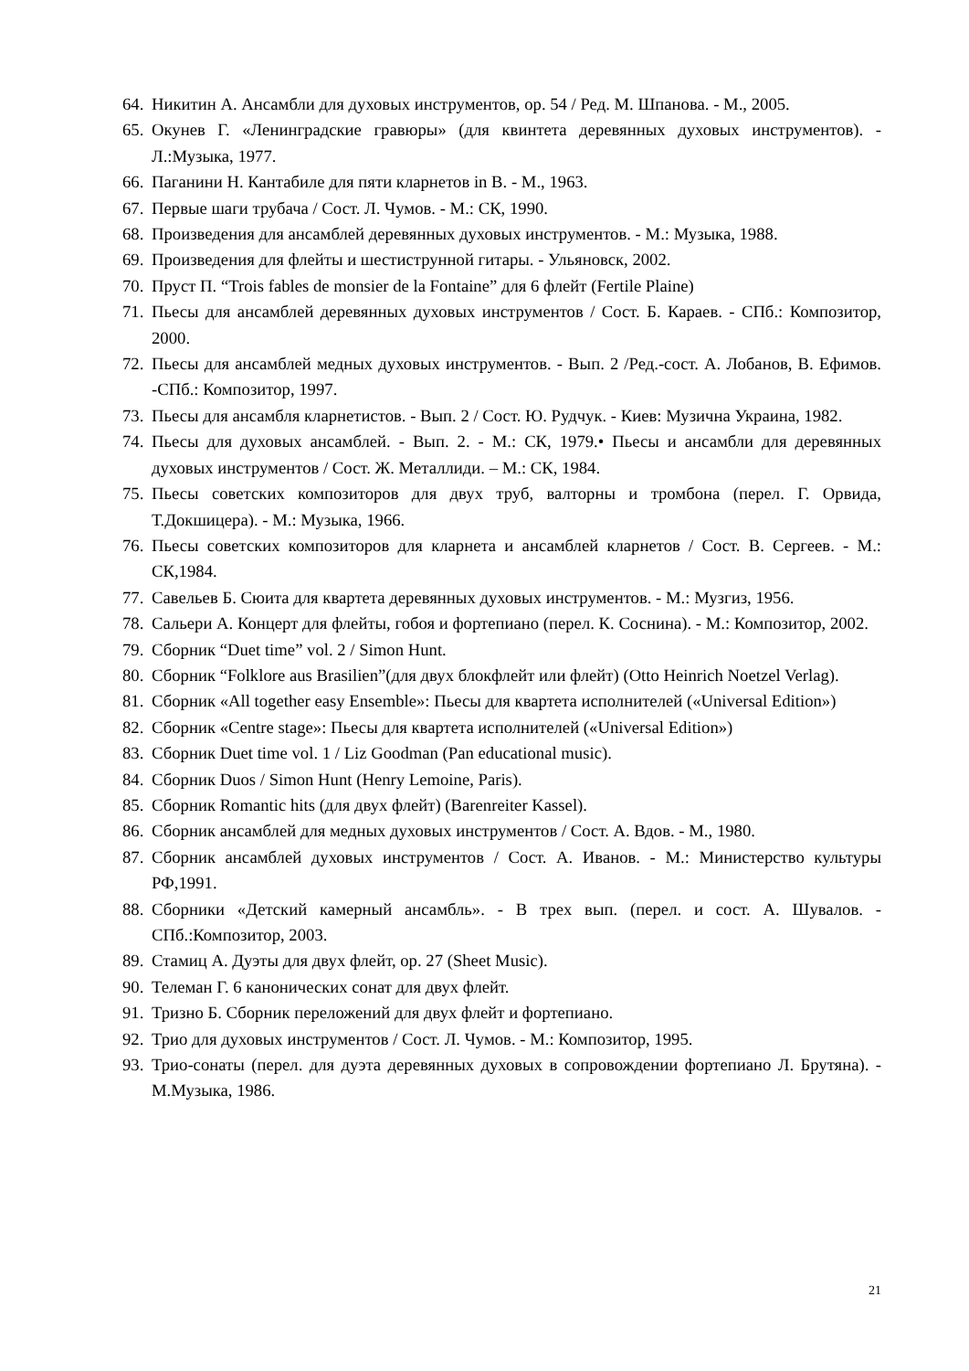64. Никитин А. Ансамбли для духовых инструментов, ор. 54 / Ред. М. Шпанова. - М., 2005.
65. Окунев Г. «Ленинградские гравюры» (для квинтета деревянных духовых инструментов). - Л.:Музыка, 1977.
66. Паганини Н. Кантабиле для пяти кларнетов in B. - М., 1963.
67. Первые шаги трубача / Сост. Л. Чумов. - М.: СК, 1990.
68. Произведения для ансамблей деревянных духовых инструментов. - М.: Музыка, 1988.
69. Произведения для флейты и шестиструнной гитары. - Ульяновск, 2002.
70. Пруст П. “Trois fables de monsier de la Fontaine” для 6 флейт (Fertile Plaine)
71. Пьесы для ансамблей деревянных духовых инструментов / Сост. Б. Караев. - СПб.: Композитор, 2000.
72. Пьесы для ансамблей медных духовых инструментов. - Вып. 2 /Ред.-сост. А. Лобанов, В. Ефимов. -СПб.: Композитор, 1997.
73. Пьесы для ансамбля кларнетистов. - Вып. 2 / Сост. Ю. Рудчук. - Киев: Музична Украина, 1982.
74. Пьесы для духовых ансамблей. - Вып. 2. - М.: СК, 1979.• Пьесы и ансамбли для деревянных духовых инструментов / Сост. Ж. Металлиди. – М.: СК, 1984.
75. Пьесы советских композиторов для двух труб, валторны и тромбона (перел. Г. Орвида, Т.Докшицера). - М.: Музыка, 1966.
76. Пьесы советских композиторов для кларнета и ансамблей кларнетов / Сост. В. Сергеев. - М.: СК,1984.
77. Савельев Б. Сюита для квартета деревянных духовых инструментов. - М.: Музгиз, 1956.
78. Сальери А. Концерт для флейты, гобоя и фортепиано (перел. К. Соснина). - М.: Композитор, 2002.
79. Сборник “Duet time” vol. 2 / Simon Hunt.
80. Сборник “Folklore aus Brasilien”(для двух блокфлейт или флейт) (Otto Heinrich Noetzel Verlag).
81. Сборник «All together easy Ensemble»: Пьесы для квартета исполнителей («Universal Edition»)
82. Сборник «Centre stage»: Пьесы для квартета исполнителей («Universal Edition»)
83. Сборник Duet time vol. 1 / Liz Goodman (Pan educational music).
84. Сборник Duos / Simon Hunt (Henry Lemoine, Paris).
85. Сборник Romantic hits (для двух флейт) (Barenreiter Kassel).
86. Сборник ансамблей для медных духовых инструментов / Сост. А. Вдов. - М., 1980.
87. Сборник ансамблей духовых инструментов / Сост. А. Иванов. - М.: Министерство культуры РФ,1991.
88. Сборники «Детский камерный ансамбль». - В трех вып. (перел. и сост. А. Шувалов. - СПб.:Композитор, 2003.
89. Стамиц А. Дуэты для двух флейт, ор. 27 (Sheet Music).
90. Телеман Г. 6 канонических сонат для двух флейт.
91. Тризно Б. Сборник переложений для двух флейт и фортепиано.
92. Трио для духовых инструментов / Сост. Л. Чумов. - М.: Композитор, 1995.
93. Трио-сонаты (перел. для дуэта деревянных духовых в сопровождении фортепиано Л. Брутяна). - М.Музыка, 1986.
21